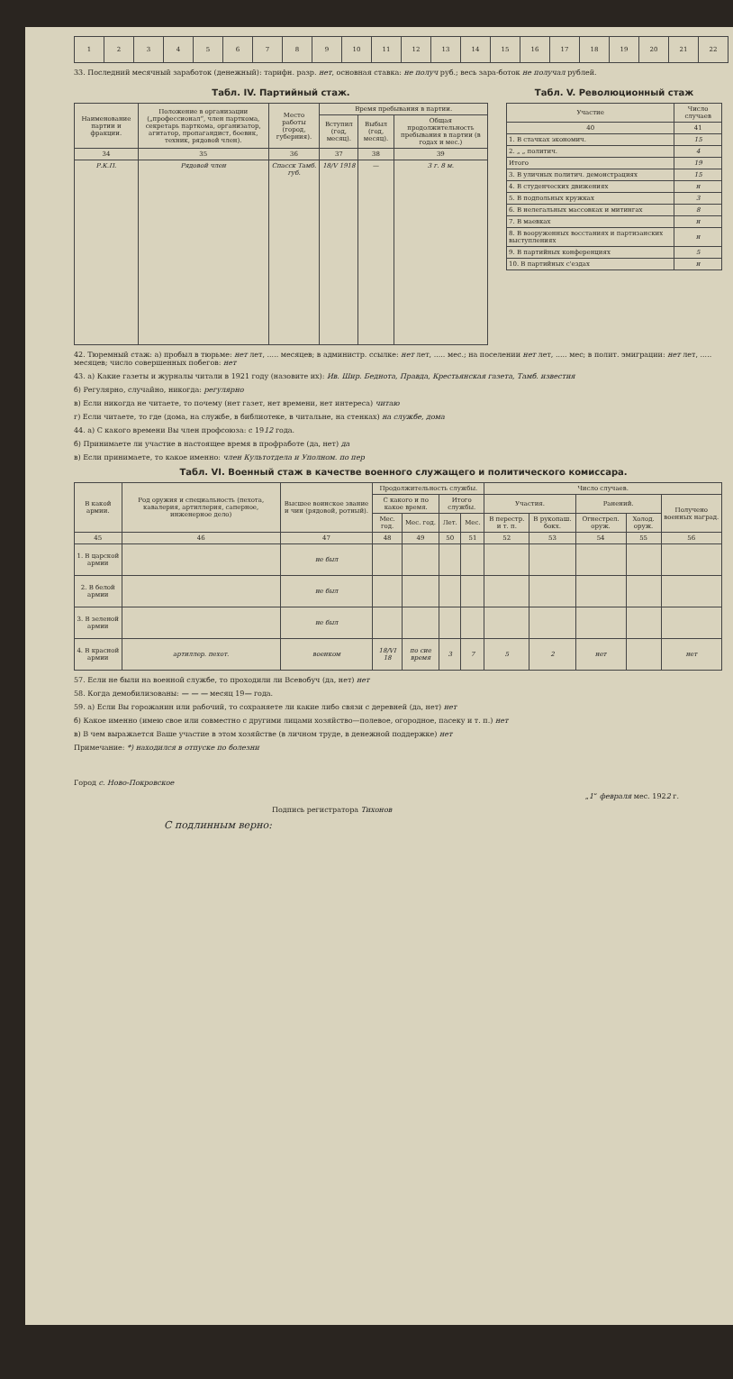| 1 | 2 | 3 | 4 | 5 | 6 | 7 | 8 | 9 | 10 | 11 | 12 | 13 | 14 | 15 | 16 | 17 | 18 | 19 | 20 | 21 | 22 |
33. Последний месячный заработок (денежный): тарифн. разр. нет, основная ставка: не получ руб.; весь зара-боток не получал рублей.
Табл. IV. Партийный стаж.
| Наименование партии и фракции. | Положение в организации („профессионал“, член парткома, секретарь парткома, организатор, агитатор, пропагандист, боевик, техник, рядовой член). | Место работы (город, губерния). | Время пребывания в партии. | | |
| --- | --- | --- | --- | --- | --- |
| | | | Вступил (год, месяц). | Выбыл (год, месяц). | Общая продолжительность пребывания в партии (в годах и мес.) |
| 34 | 35 | 36 | 37 | 38 | 39 |
| Р.К.П. | Рядовой член | Спасск Тамб. губ. | 18/V 1918 | — | 3 г. 8 м. |
Табл. V. Революционный стаж
| Участие | Число случаев |
| --- | --- |
| 40 | 41 |
| 1. В стачках экономич. | 15 |
| 2. „ „ политич. | 4 |
| Итого | 19 |
| 3. В уличных политич. демонстрациях | 15 |
| 4. В студенческих движениях | н |
| 5. В подпольных кружках | 3 |
| 6. В нелегальных массовках и митингах | 8 |
| 7. В маевках | н |
| 8. В вооруженных восстаниях и партизанских выступлениях | н |
| 9. В партийных конференциях | 5 |
| 10. В партийных с'ездах | н |
42. Тюремный стаж: а) пробыл в тюрьме: нет лет, ..... месяцев; в администр. ссылке: нет лет, ..... мес.; на поселении нет лет, ..... мес; в полит. эмиграции: нет лет, ..... месяцев; число совершенных побегов: нет
43. а) Какие газеты и журналы читали в 1921 году (назовите их): Ив. Шир. Беднота, Правда, Крестьянская газета, Тамб. известия
б) Регулярно, случайно, никогда: регулярно
в) Если никогда не читаете, то почему (нет газет, нет времени, нет интереса) читаю
г) Если читаете, то где (дома, на службе, в библиотеке, в читальне, на стенках) на службе, дома
44. а) С какого времени Вы член профсоюза: с 1912 года.
б) Принимаете ли участие в настоящее время в профработе (да, нет) да
в) Если принимаете, то какое именно: член Культотдела и Уполном. по пер
Табл. VI. Военный стаж в качестве военного служащего и политического комиссара.
| В какой армии. | Род оружия и специальность (пехота, кавалерия, артиллерия, саперное, инженерное дело) | Высшее воинское звание и чин (рядовой, ротный). | Продолжительность службы. | | | | Число случаев. | | | | |
| --- | --- | --- | --- | --- | --- | --- | --- | --- | --- | --- | --- |
| | | | С какого и по какое время. | | Итого службы. | | Участия. | | Ранений. | | Получено военных наград. |
| | | | Мес. год. | Мес. год. | Лет. | Мес. | В перестр. и т. п. | В рукопаш. бокх. | Огнестрел. оруж. | Холод. оруж. | |
| 45 | 46 | 47 | 48 | 49 | 50 | 51 | 52 | 53 | 54 | 55 | 56 |
| 1. В царской армии | | не был | | | | | | | | | |
| 2. В белой армии | | не был | | | | | | | | | |
| 3. В зеленой армии | | не был | | | | | | | | | |
| 4. В красной армии | артиллер. пехот. | военком | 18/VI 18 | по сие время | 3 | 7 | 5 | 2 | нет | | нет |
57. Если не были на военной службе, то проходили ли Всевобуч (да, нет) нет
58. Когда демобилизованы: — — — месяц 19— года.
59. а) Если Вы горожанин или рабочий, то сохраняете ли какие либо связи с деревней (да, нет) нет
б) Какое именно (имею свое или совместно с другими лицами хозяйство—полевое, огородное, пасеку и т. п.) нет
в) В чем выражается Ваше участие в этом хозяйстве (в личном труде, в денежной поддержке) нет
Примечание: *) находился в отпуске по болезни
Город с. Ново-Покровское
„1“ февраля мес. 1922 г.
Подпись регистратора Тихонов
С подлинным верно: